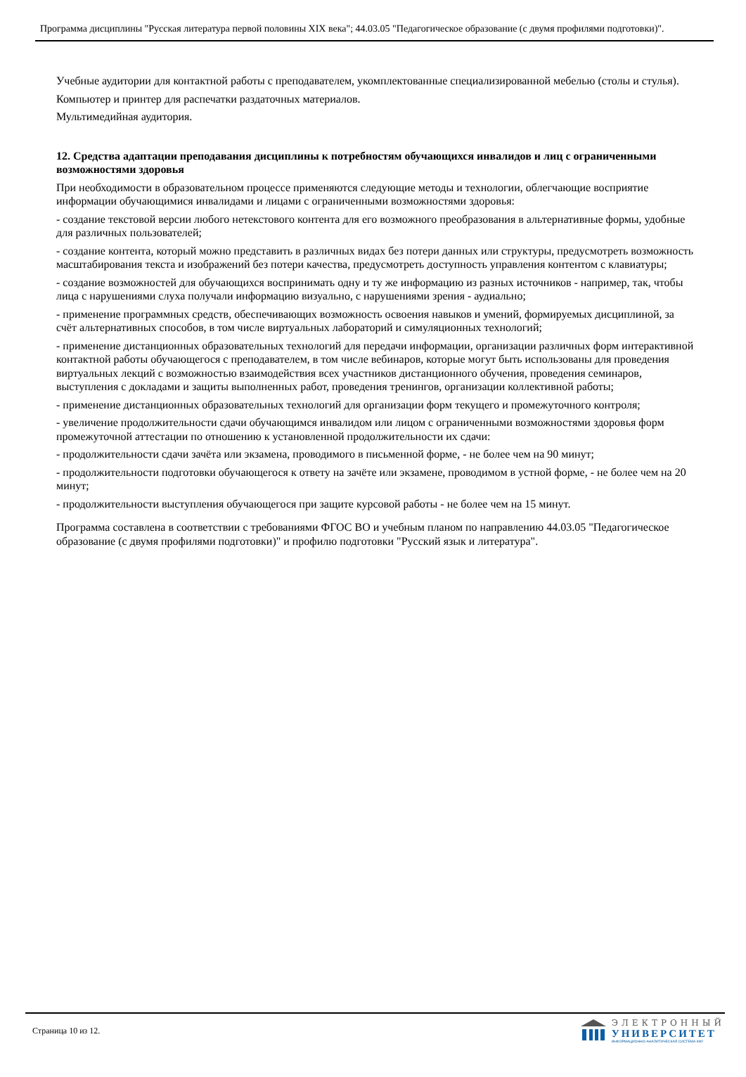Программа дисциплины "Русская литература первой половины XIX века"; 44.03.05 "Педагогическое образование (с двумя профилями подготовки)".
Учебные аудитории для контактной работы с преподавателем, укомплектованные специализированной мебелью (столы и стулья).
Компьютер и принтер для распечатки раздаточных материалов.
Мультимедийная аудитория.
12. Средства адаптации преподавания дисциплины к потребностям обучающихся инвалидов и лиц с ограниченными возможностями здоровья
При необходимости в образовательном процессе применяются следующие методы и технологии, облегчающие восприятие информации обучающимися инвалидами и лицами с ограниченными возможностями здоровья:
- создание текстовой версии любого нетекстового контента для его возможного преобразования в альтернативные формы, удобные для различных пользователей;
- создание контента, который можно представить в различных видах без потери данных или структуры, предусмотреть возможность масштабирования текста и изображений без потери качества, предусмотреть доступность управления контентом с клавиатуры;
- создание возможностей для обучающихся воспринимать одну и ту же информацию из разных источников - например, так, чтобы лица с нарушениями слуха получали информацию визуально, с нарушениями зрения - аудиально;
- применение программных средств, обеспечивающих возможность освоения навыков и умений, формируемых дисциплиной, за счёт альтернативных способов, в том числе виртуальных лабораторий и симуляционных технологий;
- применение дистанционных образовательных технологий для передачи информации, организации различных форм интерактивной контактной работы обучающегося с преподавателем, в том числе вебинаров, которые могут быть использованы для проведения виртуальных лекций с возможностью взаимодействия всех участников дистанционного обучения, проведения семинаров, выступления с докладами и защиты выполненных работ, проведения тренингов, организации коллективной работы;
- применение дистанционных образовательных технологий для организации форм текущего и промежуточного контроля;
- увеличение продолжительности сдачи обучающимся инвалидом или лицом с ограниченными возможностями здоровья форм промежуточной аттестации по отношению к установленной продолжительности их сдачи:
- продолжительности сдачи зачёта или экзамена, проводимого в письменной форме, - не более чем на 90 минут;
- продолжительности подготовки обучающегося к ответу на зачёте или экзамене, проводимом в устной форме, - не более чем на 20 минут;
- продолжительности выступления обучающегося при защите курсовой работы - не более чем на 15 минут.
Программа составлена в соответствии с требованиями ФГОС ВО и учебным планом по направлению 44.03.05 "Педагогическое образование (с двумя профилями подготовки)" и профилю подготовки "Русский язык и литература".
Страница 10 из 12.
ЭЛЕКТРОННЫЙ
УНИВЕРСИТЕТ
ИНФОРМАЦИОННО-АНАЛИТИЧЕСКАЯ СИСТЕМА КФУ